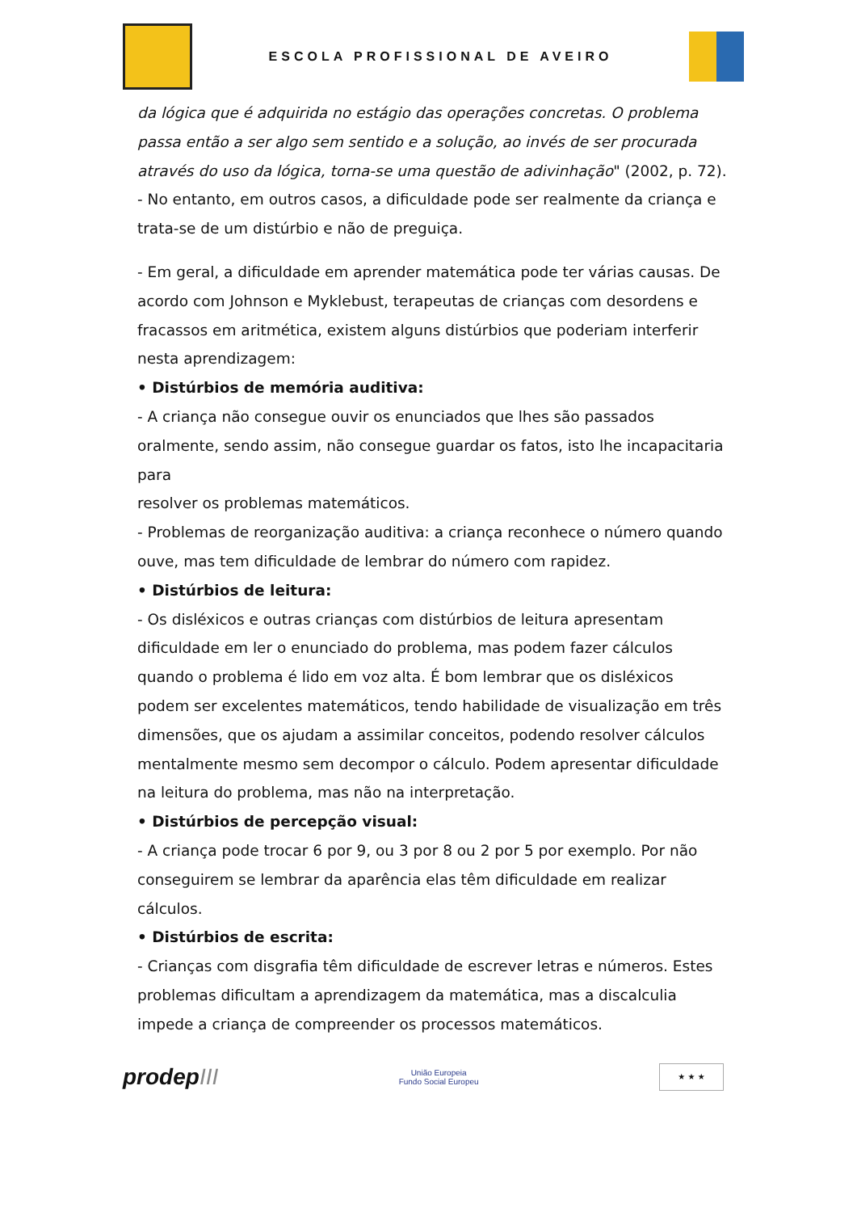ESCOLA PROFISSIONAL DE AVEIRO
da lógica que é adquirida no estágio das operações concretas. O problema passa então a ser algo sem sentido e a solução, ao invés de ser procurada através do uso da lógica, torna-se uma questão de adivinhação" (2002, p. 72).
- No entanto, em outros casos, a dificuldade pode ser realmente da criança e trata-se de um distúrbio e não de preguiça.
- Em geral, a dificuldade em aprender matemática pode ter várias causas. De acordo com Johnson e Myklebust, terapeutas de crianças com desordens e fracassos em aritmética, existem alguns distúrbios que poderiam interferir nesta aprendizagem:
• Distúrbios de memória auditiva:
- A criança não consegue ouvir os enunciados que lhes são passados oralmente, sendo assim, não consegue guardar os fatos, isto lhe incapacitaria para
resolver os problemas matemáticos.
- Problemas de reorganização auditiva: a criança reconhece o número quando ouve, mas tem dificuldade de lembrar do número com rapidez.
• Distúrbios de leitura:
- Os disléxicos e outras crianças com distúrbios de leitura apresentam dificuldade em ler o enunciado do problema, mas podem fazer cálculos quando o problema é lido em voz alta. É bom lembrar que os disléxicos podem ser excelentes matemáticos, tendo habilidade de visualização em três dimensões, que os ajudam a assimilar conceitos, podendo resolver cálculos mentalmente mesmo sem decompor o cálculo. Podem apresentar dificuldade na leitura do problema, mas não na interpretação.
• Distúrbios de percepção visual:
- A criança pode trocar 6 por 9, ou 3 por 8 ou 2 por 5 por exemplo. Por não conseguirem se lembrar da aparência elas têm dificuldade em realizar cálculos.
• Distúrbios de escrita:
- Crianças com disgrafia têm dificuldade de escrever letras e números. Estes problemas dificultam a aprendizagem da matemática, mas a discalculia impede a criança de compreender os processos matemáticos.
prodepIII
União Europeia
Fundo Social Europeu
★ ★ ★